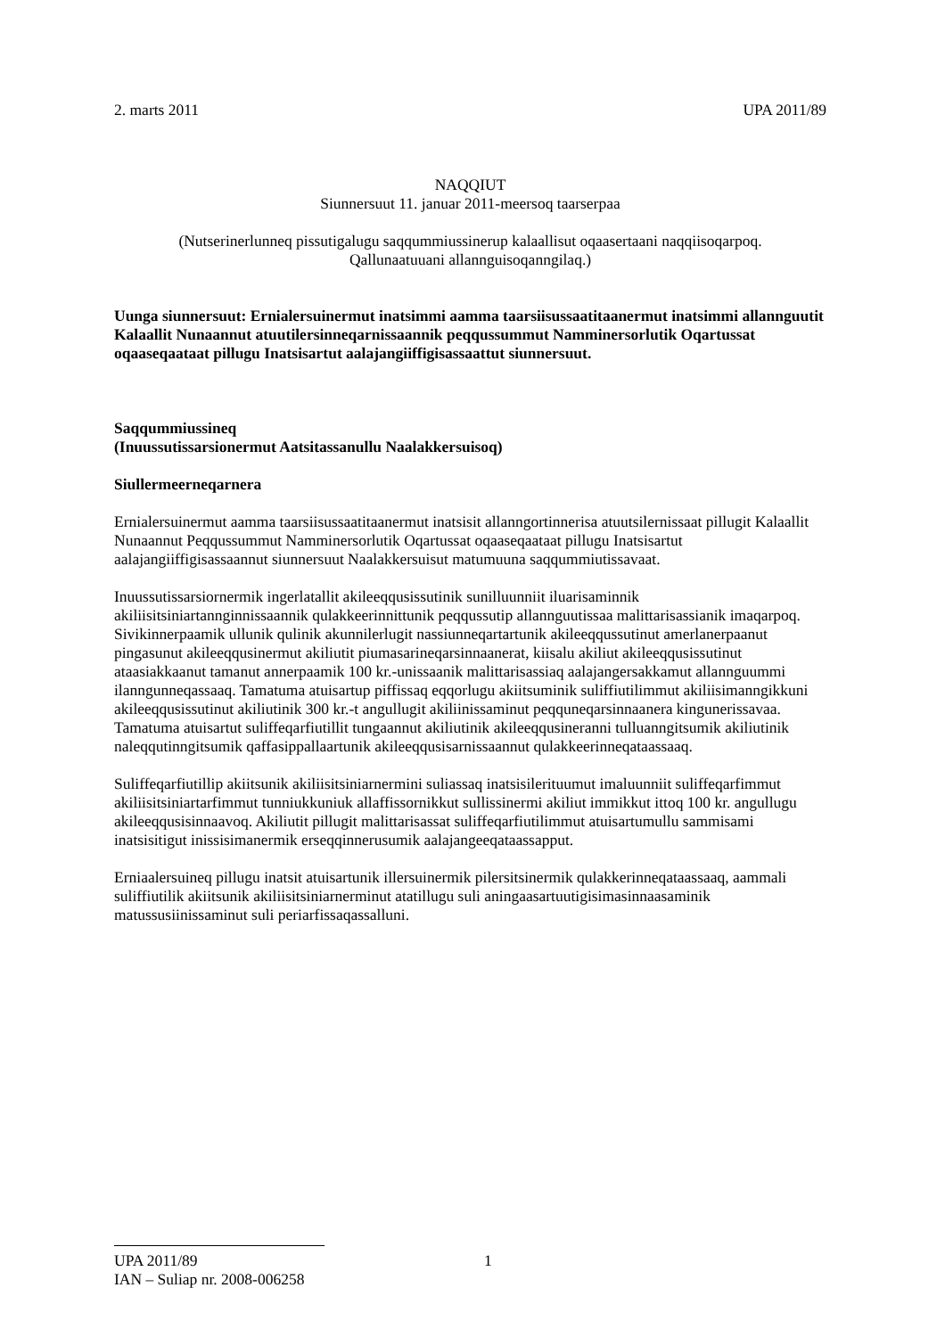2. marts 2011 UPA 2011/89
NAQQIUT
Siunnersuut 11. januar 2011-meersoq taarserpaa
(Nutserinerlunneq pissutigalugu saqqummiussinerup kalaallisut oqaasertaani naqqiisoqarpoq.
Qallunaatuuani allannguisoqanngilaq.)
Uunga siunnersuut: Ernialersuinermut inatsimmi aamma taarsiisussaatitaanermut inatsimmi allannguutit Kalaallit Nunaannut atuutilersinneqarnissaannik peqqussummut Namminersorlutik Oqartussat oqaaseqaataat pillugu Inatsisartut aalajangiiffigisassaattut siunnersuut.
Saqqummiussineq
(Inuussutissarsionermut Aatsitassanullu Naalakkersuisoq)
Siullermeerneqarnera
Ernialersuinermut aamma taarsiisussaatitaanermut inatsisit allanngortinnerisa atuutsilernissaat pillugit Kalaallit Nunaannut Peqqussummut Namminersorlutik Oqartussat oqaaseqaataat pillugu Inatsisartut aalajangiiffigisassaannut siunnersuut Naalakkersuisut matumuuna saqqummiutissavaat.
Inuussutissarsiornermik ingerlatallit akileeqqusissutinik sunilluunniit iluarisaminnik akiliisitsiniartannginnissaannik qulakkeerinnittunik peqqussutip allannguutissaa malittarisassianik imaqarpoq. Sivikinnerpaamik ullunik qulinik akunnilerlugit nassiunneqartartunik akileeqqussutinut amerlanerpaanut pingasunut akileeqqusinermut akiliutit piumasarineqarsinnaanerat, kiisalu akiliut akileeqqusissutinut ataasiakkaanut tamanut annerpaamik 100 kr.-unissaanik malittarisassiaq aalajangersakkamut allannguummi ilanngunneqassaaq. Tamatuma atuisartup piffissaq eqqorlugu akiitsuminik suliffiutilimmut akiliisimanngikkuni akileeqqusissutinut akiliutinik 300 kr.-t angullugit akiliinissaminut peqquneqarsinnaanera kingunerissavaa. Tamatuma atuisartut suliffeqarfiutillit tungaannut akiliutinik akileeqqusineranni tulluanngitsumik akiliutinik naleqqutinngitsumik qaffasippallaartunik akileeqqusisarnissaannut qulakkeerinneqataassaaq.
Suliffeqarfiutillip akiitsunik akiliisitsiniarnermini suliassaq inatsisilerituumut imaluunniit suliffeqarfimmut akiliisitsiniartarfimmut tunniukkuniuk allaffissornikkut sullissinermi akiliut immikkut ittoq 100 kr. angullugu akileeqqusisinnaavoq. Akiliutit pillugit malittarisassat suliffeqarfiutilimmut atuisartumullu sammisami inatsisitigut inissisimanermik erseqqinnerusumik aalajangeeqataassapput.
Erniaalersuineq pillugu inatsit atuisartunik illersuinermik pilersitsinermik qulakkerinneqataassaaq, aammali suliffiutilik akiitsunik akiliisitsiniarnerminut atatillugu suli aningaasartuutigisimasinnaasaminik matussusiinissaminut suli periarfissaqassalluni.
UPA 2011/89 1
IAN – Suliap nr. 2008-006258